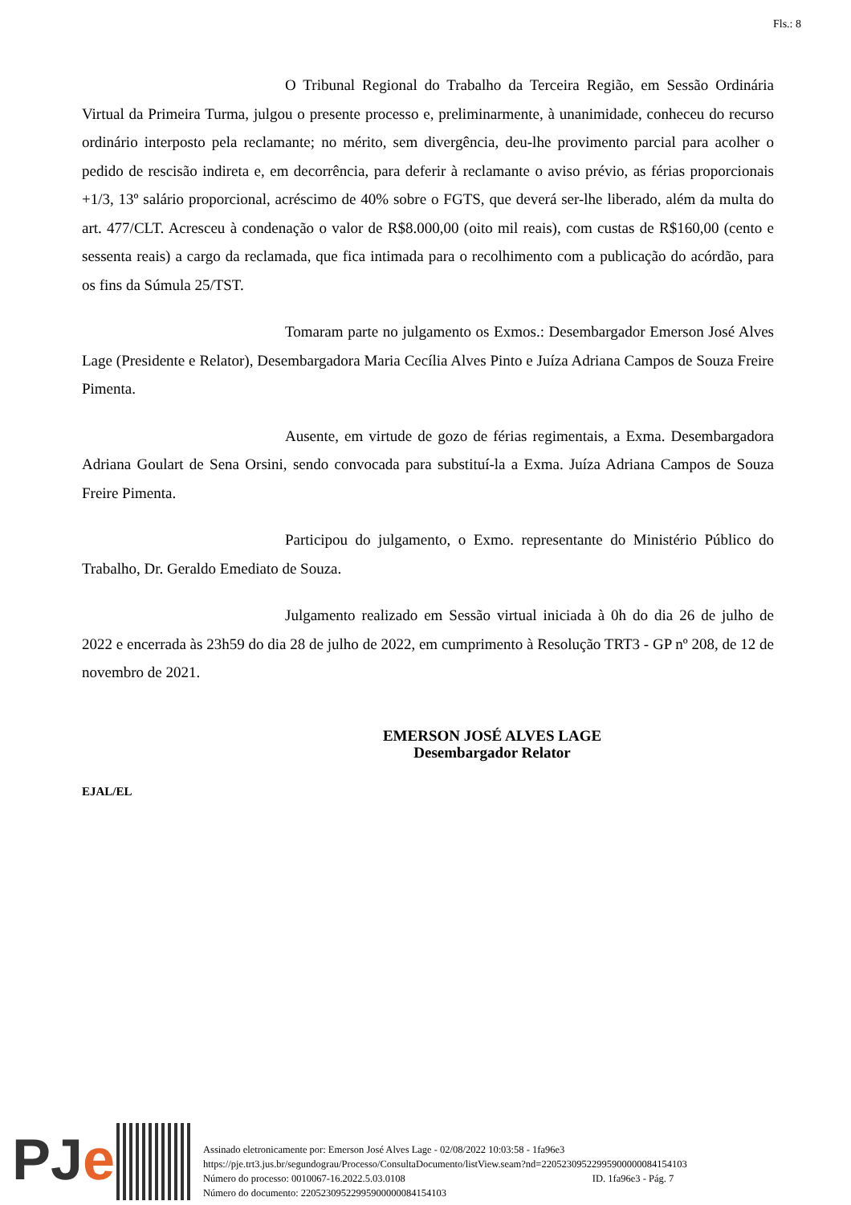Fls.: 8
O Tribunal Regional do Trabalho da Terceira Região, em Sessão Ordinária Virtual da Primeira Turma, julgou o presente processo e, preliminarmente, à unanimidade, conheceu do recurso ordinário interposto pela reclamante; no mérito, sem divergência, deu-lhe provimento parcial para acolher o pedido de rescisão indireta e, em decorrência, para deferir à reclamante o aviso prévio, as férias proporcionais +1/3, 13º salário proporcional, acréscimo de 40% sobre o FGTS, que deverá ser-lhe liberado, além da multa do art. 477/CLT. Acresceu à condenação o valor de R$8.000,00 (oito mil reais), com custas de R$160,00 (cento e sessenta reais) a cargo da reclamada, que fica intimada para o recolhimento com a publicação do acórdão, para os fins da Súmula 25/TST.
Tomaram parte no julgamento os Exmos.: Desembargador Emerson José Alves Lage (Presidente e Relator), Desembargadora Maria Cecília Alves Pinto e Juíza Adriana Campos de Souza Freire Pimenta.
Ausente, em virtude de gozo de férias regimentais, a Exma. Desembargadora Adriana Goulart de Sena Orsini, sendo convocada para substituí-la a Exma. Juíza Adriana Campos de Souza Freire Pimenta.
Participou do julgamento, o Exmo. representante do Ministério Público do Trabalho, Dr. Geraldo Emediato de Souza.
Julgamento realizado em Sessão virtual iniciada à 0h do dia 26 de julho de 2022 e encerrada às 23h59 do dia 28 de julho de 2022, em cumprimento à Resolução TRT3 - GP nº 208, de 12 de novembro de 2021.
EMERSON JOSÉ ALVES LAGE
Desembargador Relator
EJAL/EL
PJe
Assinado eletronicamente por: Emerson José Alves Lage - 02/08/2022 10:03:58 - 1fa96e3
https://pje.trt3.jus.br/segundograu/Processo/ConsultaDocumento/listView.seam?nd=22052309522995900000084154103
Número do processo: 0010067-16.2022.5.03.0108 ID. 1fa96e3 - Pág. 7
Número do documento: 22052309522995900000084154103